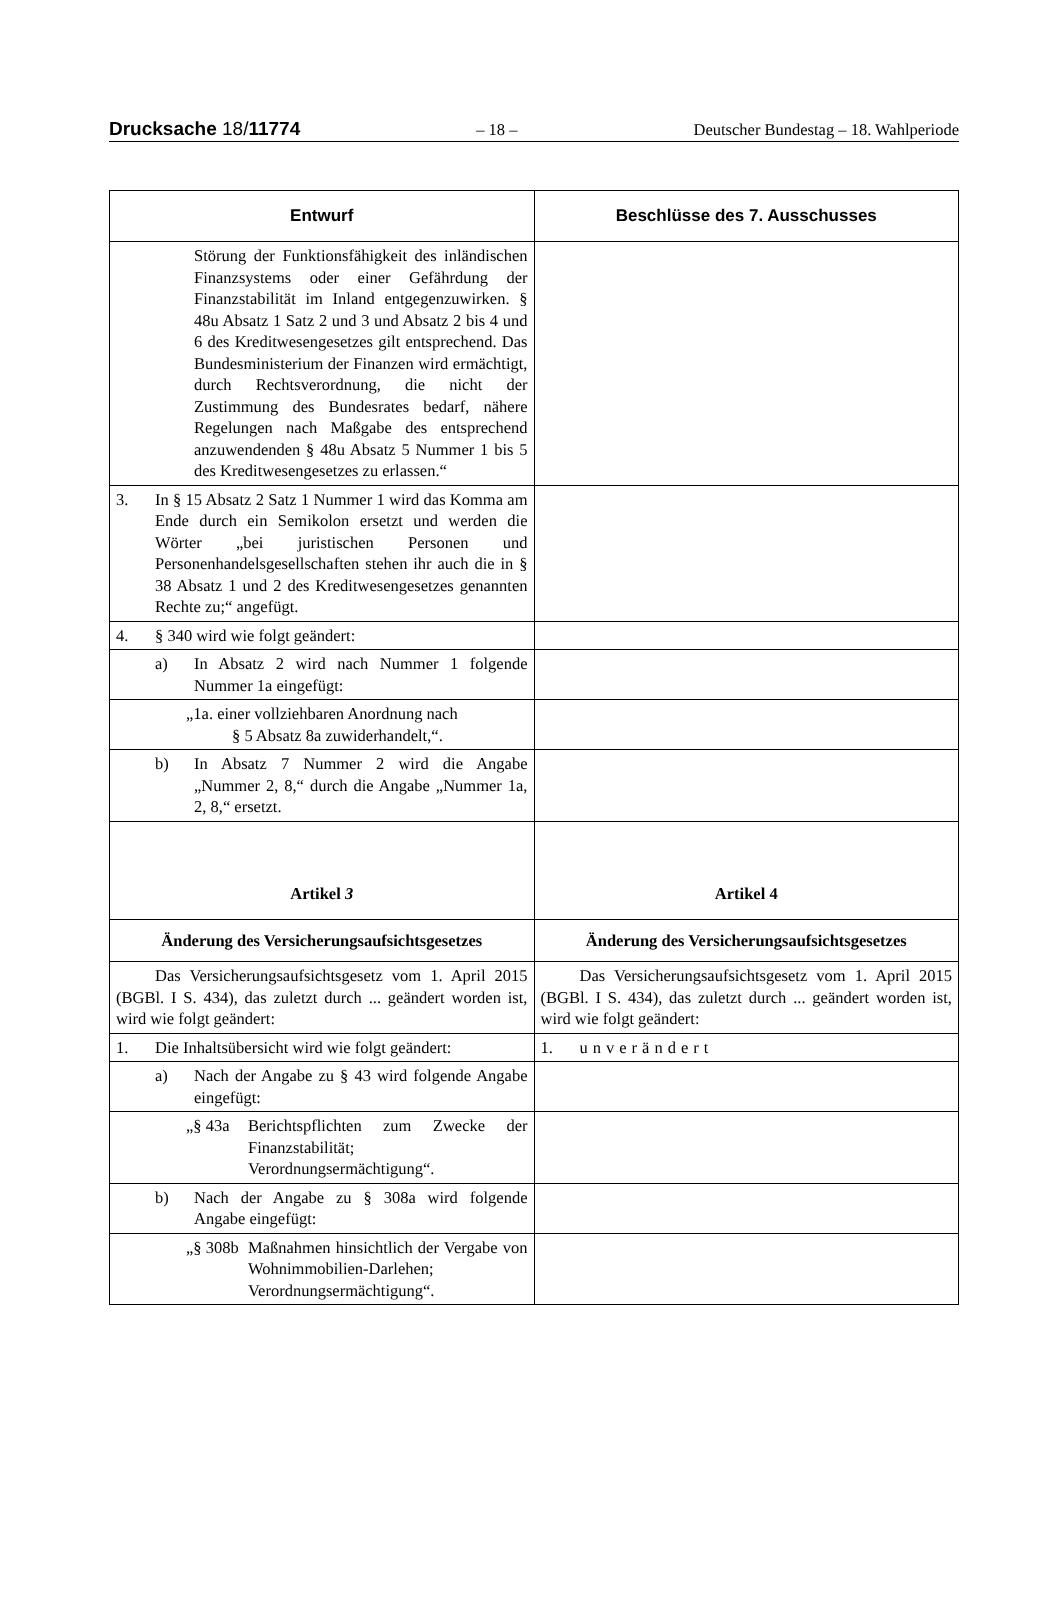Drucksache 18/11774 – 18 – Deutscher Bundestag – 18. Wahlperiode
| Entwurf | Beschlüsse des 7. Ausschusses |
| --- | --- |
| Störung der Funktionsfähigkeit des inländischen Finanzsystems oder einer Gefährdung der Finanzstabilität im Inland entgegenzuwirken. § 48u Absatz 1 Satz 2 und 3 und Absatz 2 bis 4 und 6 des Kreditwesengesetzes gilt entsprechend. Das Bundesministerium der Finanzen wird ermächtigt, durch Rechtsverordnung, die nicht der Zustimmung des Bundesrates bedarf, nähere Regelungen nach Maßgabe des entsprechend anzuwendenden § 48u Absatz 5 Nummer 1 bis 5 des Kreditwesengesetzes zu erlassen.“ | |
| 3. In § 15 Absatz 2 Satz 1 Nummer 1 wird das Komma am Ende durch ein Semikolon ersetzt und werden die Wörter „bei juristischen Personen und Personenhandelsgesellschaften stehen ihr auch die in § 38 Absatz 1 und 2 des Kreditwesengesetzes genannten Rechte zu;“ angefügt. | |
| 4. § 340 wird wie folgt geändert: | |
| a) In Absatz 2 wird nach Nummer 1 folgende Nummer 1a eingefügt: | |
| „1a. einer vollziehbaren Anordnung nach § 5 Absatz 8a zuwiderhandelt,“. | |
| b) In Absatz 7 Nummer 2 wird die Angabe „Nummer 2, 8,“ durch die Angabe „Nummer 1a, 2, 8,“ ersetzt. | |
| Artikel 3 | Artikel 4 |
| Änderung des Versicherungsaufsichtsgesetzes | Änderung des Versicherungsaufsichtsgesetzes |
| Das Versicherungsaufsichtsgesetz vom 1. April 2015 (BGBl. I S. 434), das zuletzt durch ... geändert worden ist, wird wie folgt geändert: | Das Versicherungsaufsichtsgesetz vom 1. April 2015 (BGBl. I S. 434), das zuletzt durch ... geändert worden ist, wird wie folgt geändert: |
| 1. Die Inhaltsübersicht wird wie folgt geändert: | 1. unverändert |
| a) Nach der Angabe zu § 43 wird folgende Angabe eingefügt: | |
| „§ 43a Berichtspflichten zum Zwecke der Finanzstabilität; Verordnungsermächtigung“. | |
| b) Nach der Angabe zu § 308a wird folgende Angabe eingefügt: | |
| „§ 308b Maßnahmen hinsichtlich der Vergabe von Wohnimmobilien-Darlehen; Verordnungsermächtigung“. | |